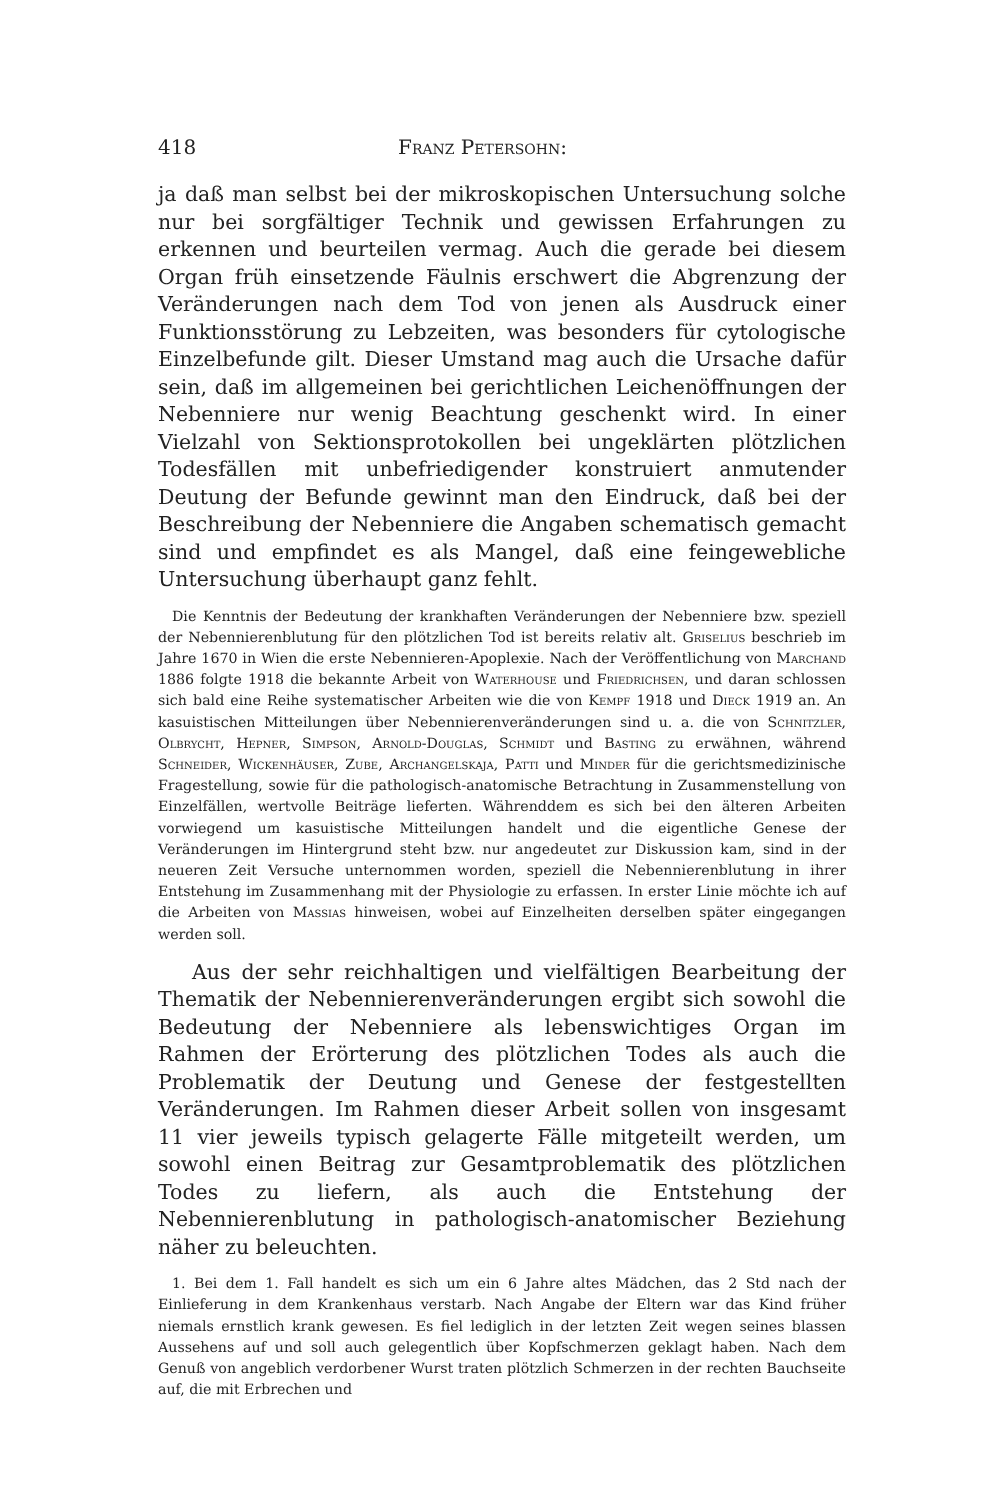418 Franz Petersohn:
ja daß man selbst bei der mikroskopischen Untersuchung solche nur bei sorgfältiger Technik und gewissen Erfahrungen zu erkennen und beurteilen vermag. Auch die gerade bei diesem Organ früh einsetzende Fäulnis erschwert die Abgrenzung der Veränderungen nach dem Tod von jenen als Ausdruck einer Funktionsstörung zu Lebzeiten, was besonders für cytologische Einzelbefunde gilt. Dieser Umstand mag auch die Ursache dafür sein, daß im allgemeinen bei gerichtlichen Leichenöffnungen der Nebenniere nur wenig Beachtung geschenkt wird. In einer Vielzahl von Sektionsprotokollen bei ungeklärten plötzlichen Todesfällen mit unbefriedigender konstruiert anmutender Deutung der Befunde gewinnt man den Eindruck, daß bei der Beschreibung der Nebenniere die Angaben schematisch gemacht sind und empfindet es als Mangel, daß eine feingewebliche Untersuchung überhaupt ganz fehlt.
Die Kenntnis der Bedeutung der krankhaften Veränderungen der Nebenniere bzw. speziell der Nebennierenblutung für den plötzlichen Tod ist bereits relativ alt. Griselius beschrieb im Jahre 1670 in Wien die erste Nebennieren-Apoplexie. Nach der Veröffentlichung von Marchand 1886 folgte 1918 die bekannte Arbeit von Waterhouse und Friedrichsen, und daran schlossen sich bald eine Reihe systematischer Arbeiten wie die von Kempf 1918 und Dieck 1919 an. An kasuistischen Mitteilungen über Nebennierenveränderungen sind u. a. die von Schnitzler, Olbrycht, Hepner, Simpson, Arnold-Douglas, Schmidt und Basting zu erwähnen, während Schneider, Wickenhäuser, Zube, Archangelskaja, Patti und Minder für die gerichtsmedizinische Fragestellung, sowie für die pathologisch-anatomische Betrachtung in Zusammenstellung von Einzelfällen, wertvolle Beiträge lieferten. Währenddem es sich bei den älteren Arbeiten vorwiegend um kasuistische Mitteilungen handelt und die eigentliche Genese der Veränderungen im Hintergrund steht bzw. nur angedeutet zur Diskussion kam, sind in der neueren Zeit Versuche unternommen worden, speziell die Nebennierenblutung in ihrer Entstehung im Zusammenhang mit der Physiologie zu erfassen. In erster Linie möchte ich auf die Arbeiten von Massias hinweisen, wobei auf Einzelheiten derselben später eingegangen werden soll.
Aus der sehr reichhaltigen und vielfältigen Bearbeitung der Thematik der Nebennierenveränderungen ergibt sich sowohl die Bedeutung der Nebenniere als lebenswichtiges Organ im Rahmen der Erörterung des plötzlichen Todes als auch die Problematik der Deutung und Genese der festgestellten Veränderungen. Im Rahmen dieser Arbeit sollen von insgesamt 11 vier jeweils typisch gelagerte Fälle mitgeteilt werden, um sowohl einen Beitrag zur Gesamtproblematik des plötzlichen Todes zu liefern, als auch die Entstehung der Nebennierenblutung in pathologisch-anatomischer Beziehung näher zu beleuchten.
1. Bei dem 1. Fall handelt es sich um ein 6 Jahre altes Mädchen, das 2 Std nach der Einlieferung in dem Krankenhaus verstarb. Nach Angabe der Eltern war das Kind früher niemals ernstlich krank gewesen. Es fiel lediglich in der letzten Zeit wegen seines blassen Aussehens auf und soll auch gelegentlich über Kopfschmerzen geklagt haben. Nach dem Genuß von angeblich verdorbener Wurst traten plötzlich Schmerzen in der rechten Bauchseite auf, die mit Erbrechen und